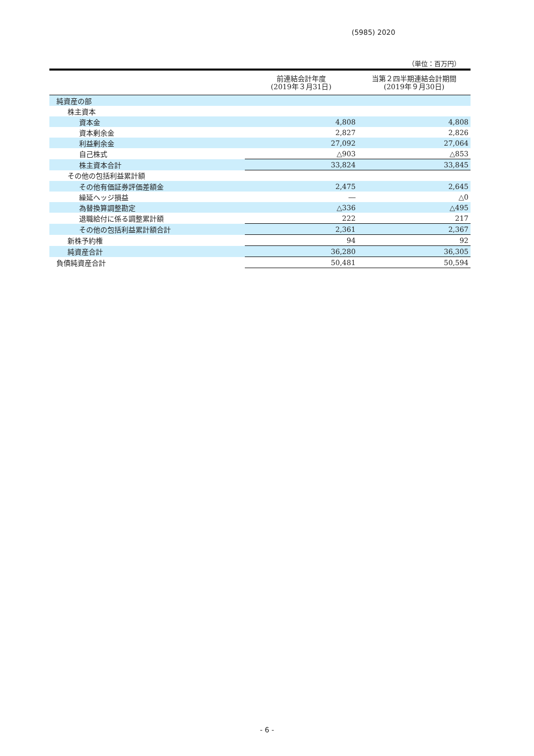(5985) 2020
（単位：百万円）
| | 前連結会計年度 (2019年３月31日) | 当第２四半期連結会計期間 (2019年９月30日) |
| --- | --- | --- |
| 純資産の部 | | |
| 株主資本 | | |
| 資本金 | 4,808 | 4,808 |
| 資本剰余金 | 2,827 | 2,826 |
| 利益剰余金 | 27,092 | 27,064 |
| 自己株式 | △903 | △853 |
| 株主資本合計 | 33,824 | 33,845 |
| その他の包括利益累計額 | | |
| その他有価証券評価差額金 | 2,475 | 2,645 |
| 繰延ヘッジ損益 | ― | △0 |
| 為替換算調整勘定 | △336 | △495 |
| 退職給付に係る調整累計額 | 222 | 217 |
| その他の包括利益累計額合計 | 2,361 | 2,367 |
| 新株予約権 | 94 | 92 |
| 純資産合計 | 36,280 | 36,305 |
| 負債純資産合計 | 50,481 | 50,594 |
- 6 -